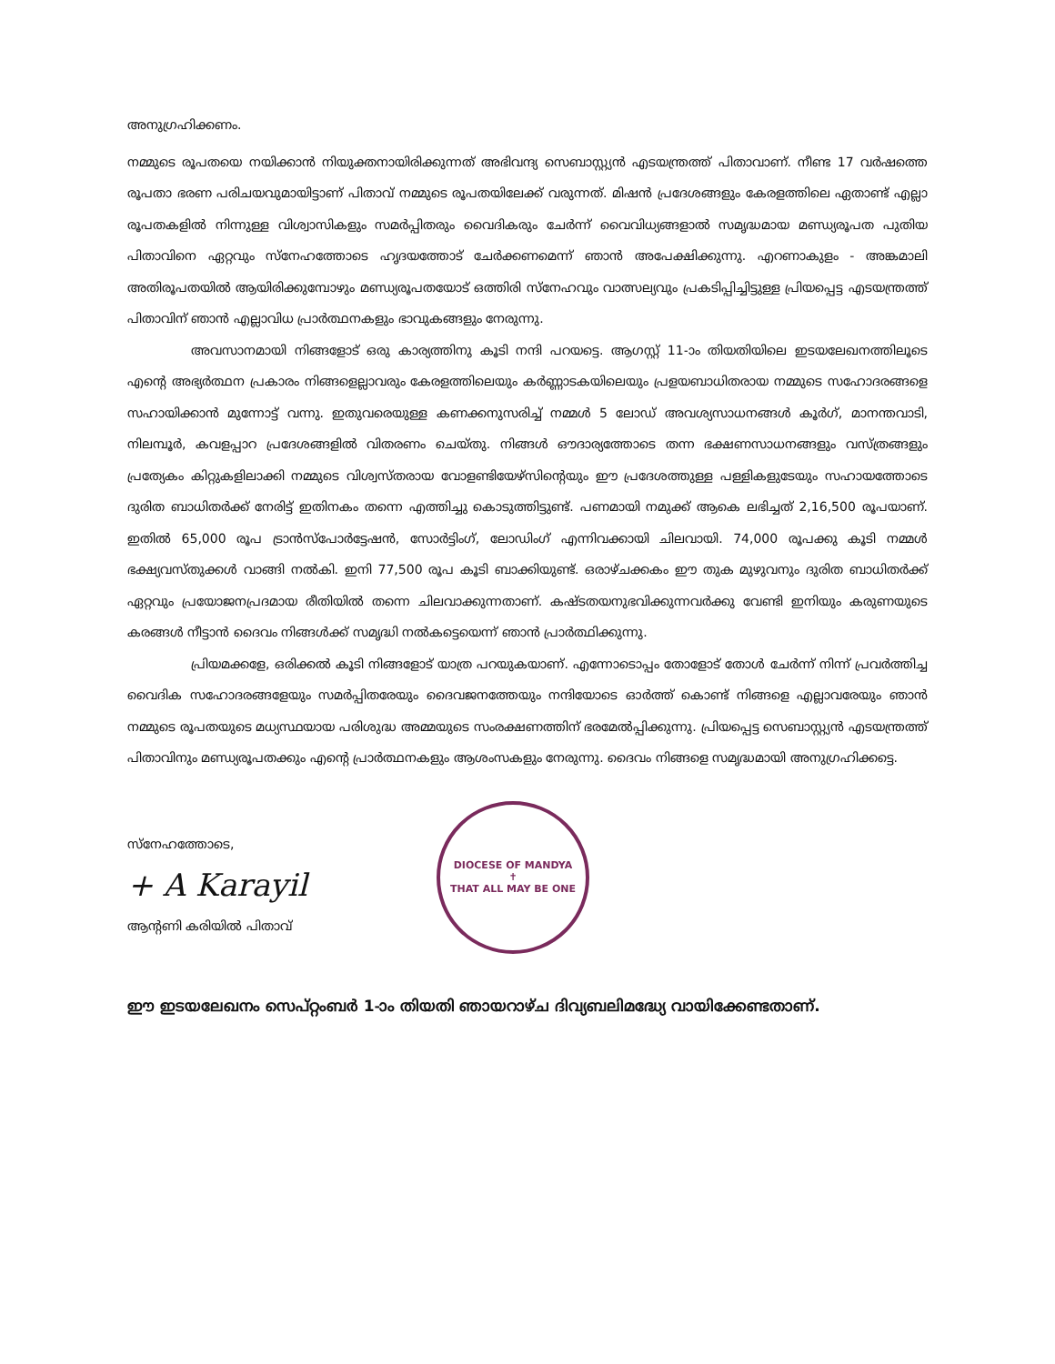അനുഗ്രഹിക്കണം.
നമ്മുടെ രൂപതയെ നയിക്കാൻ നിയുക്തനായിരിക്കുന്നത് അഭിവന്ദ്യ സെബാസ്റ്റ്യൻ എടയന്ത്രത്ത് പിതാവാണ്. നീണ്ട 17 വർഷത്തെ രൂപതാ ഭരണ പരിചയവുമായിട്ടാണ് പിതാവ് നമ്മുടെ രൂപതയിലേക്ക് വരുന്നത്. മിഷൻ പ്രദേശങ്ങളും കേരളത്തിലെ ഏതാണ്ട് എല്ലാ രൂപതകളിൽ നിന്നുള്ള വിശ്വാസികളും സമർപ്പിതരും വൈദികരും ചേർന്ന് വൈവിധ്യങ്ങളാൽ സമൃദ്ധമായ മണ്ഡ്യരൂപത പുതിയ പിതാവിനെ ഏറ്റവും സ്നേഹത്തോടെ ഹൃദയത്തോട് ചേർക്കണമെന്ന് ഞാൻ അപേക്ഷിക്കുന്നു. എറണാകുളം - അങ്കമാലി അതിരൂപതയിൽ ആയിരിക്കുമ്പോഴും മണ്ഡ്യരൂപതയോട് ഒത്തിരി സ്നേഹവും വാത്സല്യവും പ്രകടിപ്പിച്ചിട്ടുള്ള പ്രിയപ്പെട്ട എടയന്ത്രത്ത് പിതാവിന് ഞാൻ എല്ലാവിധ പ്രാർത്ഥനകളും ഭാവുകങ്ങളും നേരുന്നു.
അവസാനമായി നിങ്ങളോട് ഒരു കാര്യത്തിനു കൂടി നന്ദി പറയട്ടെ. ആഗസ്റ്റ് 11-ാം തിയതിയിലെ ഇടയലേഖനത്തിലൂടെ എന്റെ അഭ്യർത്ഥന പ്രകാരം നിങ്ങളെല്ലാവരും കേരളത്തിലെയും കർണ്ണാടകയിലെയും പ്രളയബാധിതരായ നമ്മുടെ സഹോദരങ്ങളെ സഹായിക്കാൻ മുന്നോട്ട് വന്നു. ഇതുവരെയുള്ള കണക്കനുസരിച്ച് നമ്മൾ 5 ലോഡ് അവശ്യസാധനങ്ങൾ കൂർഗ്, മാനന്തവാടി, നിലമ്പൂർ, കവളപ്പാറ പ്രദേശങ്ങളിൽ വിതരണം ചെയ്തു. നിങ്ങൾ ഔദാര്യത്തോടെ തന്ന ഭക്ഷണസാധനങ്ങളും വസ്ത്രങ്ങളും പ്രത്യേകം കിറ്റുകളിലാക്കി നമ്മുടെ വിശ്വസ്തരായ വോളണ്ടിയേഴ്സിന്റെയും ഈ പ്രദേശത്തുള്ള പള്ളികളുടേയും സഹായത്തോടെ ദുരിത ബാധിതർക്ക് നേരിട്ട് ഇതിനകം തന്നെ എത്തിച്ചു കൊടുത്തിട്ടുണ്ട്. പണമായി നമുക്ക് ആകെ ലഭിച്ചത് 2,16,500 രൂപയാണ്. ഇതിൽ 65,000 രൂപ ട്രാൻസ്പോർട്ടേഷൻ, സോർട്ടിംഗ്, ലോഡിംഗ് എന്നിവക്കായി ചിലവായി. 74,000 രൂപക്കു കൂടി നമ്മൾ ഭക്ഷ്യവസ്തുക്കൾ വാങ്ങി നൽകി. ഇനി 77,500 രൂപ കൂടി ബാക്കിയുണ്ട്. ഒരാഴ്ചക്കകം ഈ തുക മുഴുവനും ദുരിത ബാധിതർക്ക് ഏറ്റവും പ്രയോജനപ്രദമായ രീതിയിൽ തന്നെ ചിലവാക്കുന്നതാണ്. കഷ്ടതയനുഭവിക്കുന്നവർക്കു വേണ്ടി ഇനിയും കരുണയുടെ കരങ്ങൾ നീട്ടാൻ ദൈവം നിങ്ങൾക്ക് സമൃദ്ധി നൽകട്ടെയെന്ന് ഞാൻ പ്രാർത്ഥിക്കുന്നു.
പ്രിയമക്കളേ, ഒരിക്കൽ കൂടി നിങ്ങളോട് യാത്ര പറയുകയാണ്. എന്നോടൊപ്പം തോളോട് തോൾ ചേർന്ന് നിന്ന് പ്രവർത്തിച്ച വൈദിക സഹോദരങ്ങളേയും സമർപ്പിതരേയും ദൈവജനത്തേയും നന്ദിയോടെ ഓർത്ത് കൊണ്ട് നിങ്ങളെ എല്ലാവരേയും ഞാൻ നമ്മുടെ രൂപതയുടെ മധ്യസ്ഥയായ പരിശുദ്ധ അമ്മയുടെ സംരക്ഷണത്തിന് ഭരമേൽപ്പിക്കുന്നു. പ്രിയപ്പെട്ട സെബാസ്റ്റ്യൻ എടയന്ത്രത്ത് പിതാവിനും മണ്ഡ്യരൂപതക്കും എന്റെ പ്രാർത്ഥനകളും ആശംസകളും നേരുന്നു. ദൈവം നിങ്ങളെ സമൃദ്ധമായി അനുഗ്രഹിക്കട്ടെ.
സ്നേഹത്തോടെ,
+ A Karayil
ആന്റണി കരിയിൽ പിതാവ്
DIOCESE OF MANDYA
✝
THAT ALL MAY BE ONE
ഈ ഇടയലേഖനം സെപ്റ്റംബർ 1-ാം തിയതി ഞായറാഴ്ച ദിവ്യബലിമദ്ധ്യേ വായിക്കേണ്ടതാണ്.